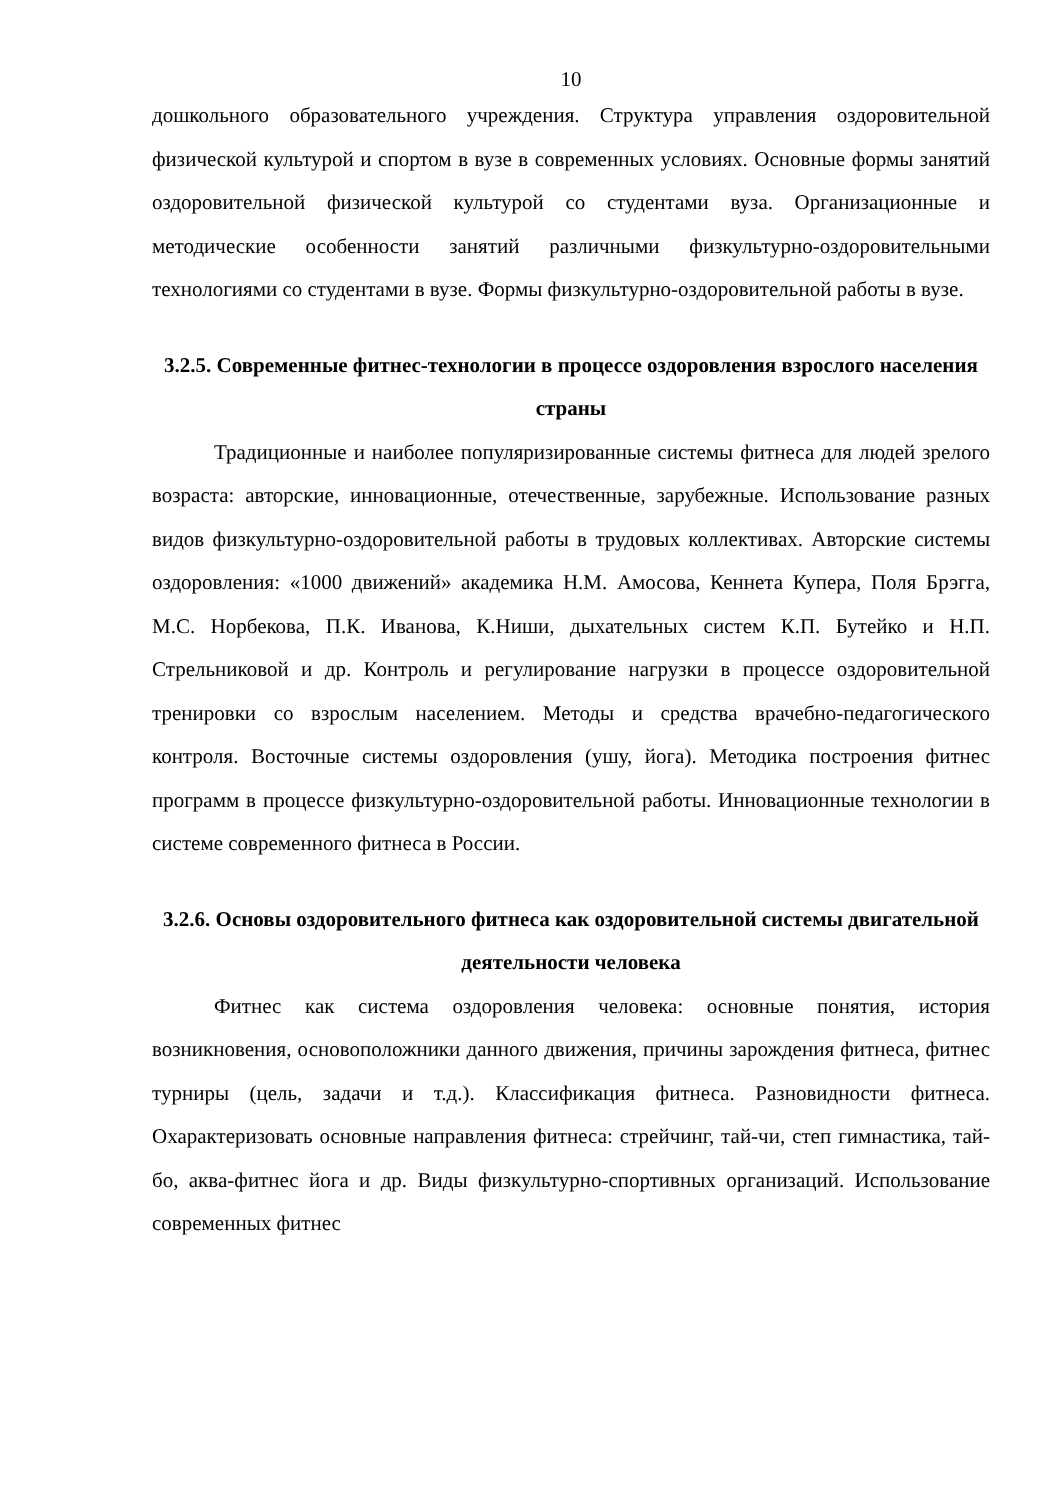10
дошкольного образовательного учреждения. Структура управления оздоровительной физической культурой и спортом в вузе в современных условиях. Основные формы занятий оздоровительной физической культурой со студентами вуза. Организационные и методические особенности занятий различными физкультурно-оздоровительными технологиями со студентами в вузе. Формы физкультурно-оздоровительной работы в вузе.
3.2.5. Современные фитнес-технологии в процессе оздоровления взрослого населения страны
Традиционные и наиболее популяризированные системы фитнеса для людей зрелого возраста: авторские, инновационные, отечественные, зарубежные. Использование разных видов физкультурно-оздоровительной работы в трудовых коллективах. Авторские системы оздоровления: «1000 движений» академика Н.М. Амосова, Кеннета Купера, Поля Брэгга, М.С. Норбекова, П.К. Иванова, К.Ниши, дыхательных систем К.П. Бутейко и Н.П. Стрельниковой и др. Контроль и регулирование нагрузки в процессе оздоровительной тренировки со взрослым населением. Методы и средства врачебно-педагогического контроля. Восточные системы оздоровления (ушу, йога). Методика построения фитнес программ в процессе физкультурно-оздоровительной работы. Инновационные технологии в системе современного фитнеса в России.
3.2.6. Основы оздоровительного фитнеса как оздоровительной системы двигательной деятельности человека
Фитнес как система оздоровления человека: основные понятия, история возникновения, основоположники данного движения, причины зарождения фитнеса, фитнес турниры (цель, задачи и т.д.). Классификация фитнеса. Разновидности фитнеса. Охарактеризовать основные направления фитнеса: стрейчинг, тай-чи, степ гимнастика, тай-бо, аква-фитнес йога и др. Виды физкультурно-спортивных организаций. Использование современных фитнес